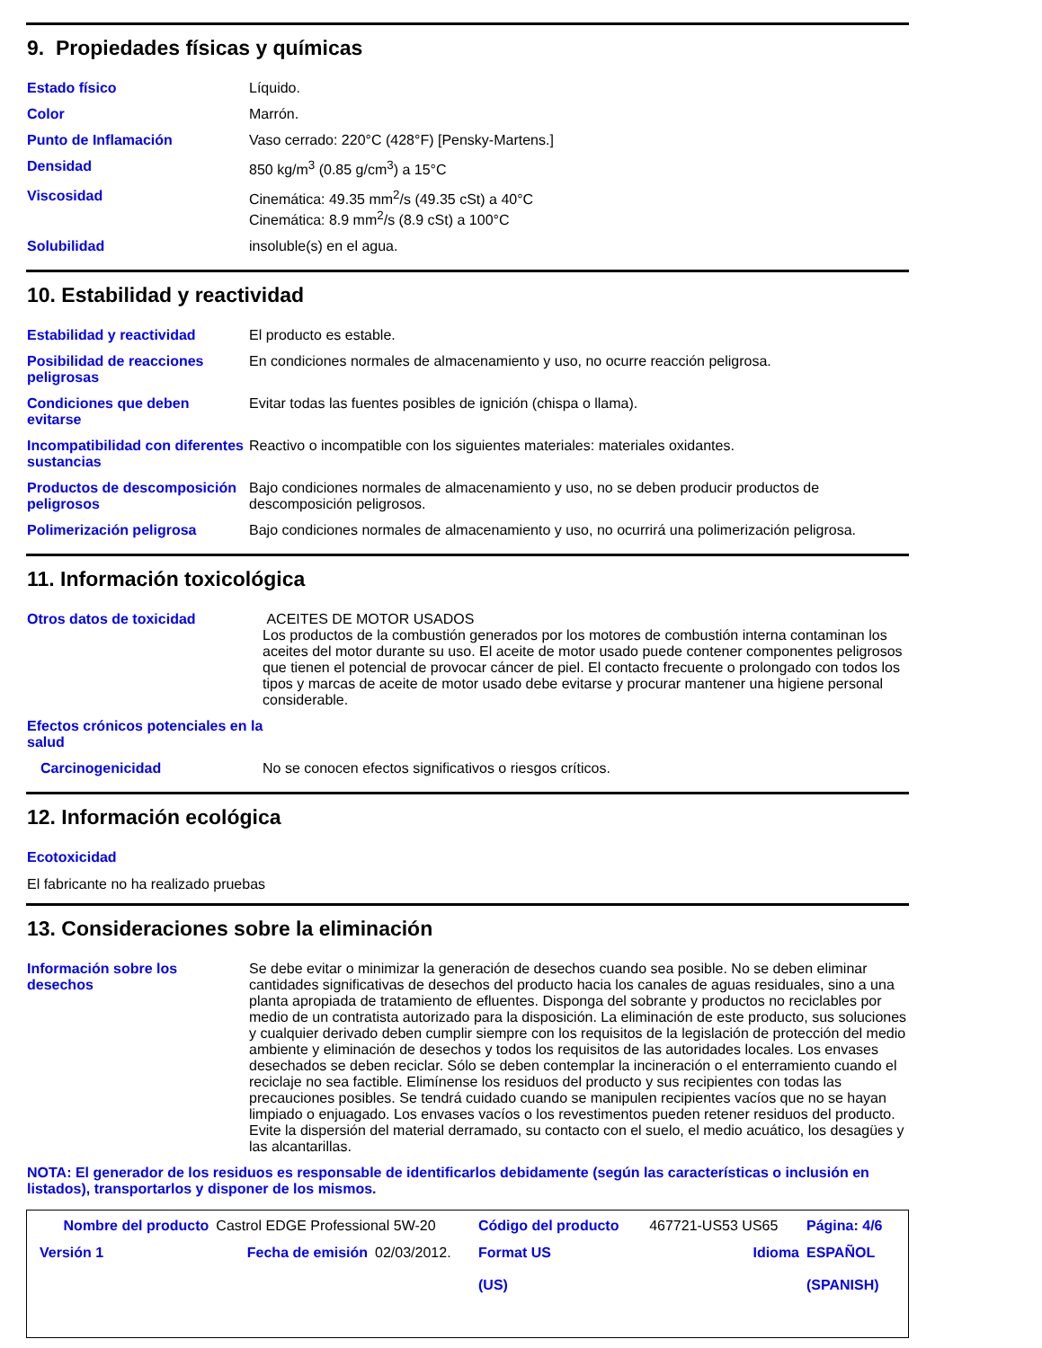9. Propiedades físicas y químicas
| Estado físico | Líquido. |
| Color | Marrón. |
| Punto de Inflamación | Vaso cerrado: 220°C (428°F) [Pensky-Martens.] |
| Densidad | 850 kg/m<sup>3</sup> (0.85 g/cm<sup>3</sup>) a 15°C |
| Viscosidad | Cinemática: 49.35 mm<sup>2</sup>/s (49.35 cSt) a 40°C Cinemática: 8.9 mm<sup>2</sup>/s (8.9 cSt) a 100°C |
| Solubilidad | insoluble(s) en el agua. |
10. Estabilidad y reactividad
| Estabilidad y reactividad | El producto es estable. |
| Posibilidad de reacciones peligrosas | En condiciones normales de almacenamiento y uso, no ocurre reacción peligrosa. |
| Condiciones que deben evitarse | Evitar todas las fuentes posibles de ignición (chispa o llama). |
| Incompatibilidad con diferentes sustancias | Reactivo o incompatible con los siguientes materiales: materiales oxidantes. |
| Productos de descomposición peligrosos | Bajo condiciones normales de almacenamiento y uso, no se deben producir productos de descomposición peligrosos. |
| Polimerización peligrosa | Bajo condiciones normales de almacenamiento y uso, no ocurrirá una polimerización peligrosa. |
11. Información toxicológica
| Otros datos de toxicidad | ACEITES DE MOTOR USADOS Los productos de la combustión generados por los motores de combustión interna contaminan los aceites del motor durante su uso. El aceite de motor usado puede contener componentes peligrosos que tienen el potencial de provocar cáncer de piel. El contacto frecuente o prolongado con todos los tipos y marcas de aceite de motor usado debe evitarse y procurar mantener una higiene personal considerable. |
| Efectos crónicos potenciales en la salud | |
| Carcinogenicidad | No se conocen efectos significativos o riesgos críticos. |
12. Información ecológica
Ecotoxicidad
El fabricante no ha realizado pruebas
13. Consideraciones sobre la eliminación
| Información sobre los desechos | Se debe evitar o minimizar la generación de desechos cuando sea posible. No se deben eliminar cantidades significativas de desechos del producto hacia los canales de aguas residuales, sino a una planta apropiada de tratamiento de efluentes. Disponga del sobrante y productos no reciclables por medio de un contratista autorizado para la disposición. La eliminación de este producto, sus soluciones y cualquier derivado deben cumplir siempre con los requisitos de la legislación de protección del medio ambiente y eliminación de desechos y todos los requisitos de las autoridades locales. Los envases desechados se deben reciclar. Sólo se deben contemplar la incineración o el enterramiento cuando el reciclaje no sea factible. Elimínense los residuos del producto y sus recipientes con todas las precauciones posibles. Se tendrá cuidado cuando se manipulen recipientes vacíos que no se hayan limpiado o enjuagado. Los envases vacíos o los revestimentos pueden retener residuos del producto. Evite la dispersión del material derramado, su contacto con el suelo, el medio acuático, los desagües y las alcantarillas. |
NOTA: El generador de los residuos es responsable de identificarlos debidamente (según las características o inclusión en listados), transportarlos y disponer de los mismos.
| Nombre del producto | Castrol EDGE Professional 5W-20 | | Código del producto | 467721-US53 US65 | Página: 4/6 |
| Versión 1 | Fecha de emisión | 02/03/2012. | Format US (US) | Idioma | ESPAÑOL (SPANISH) |